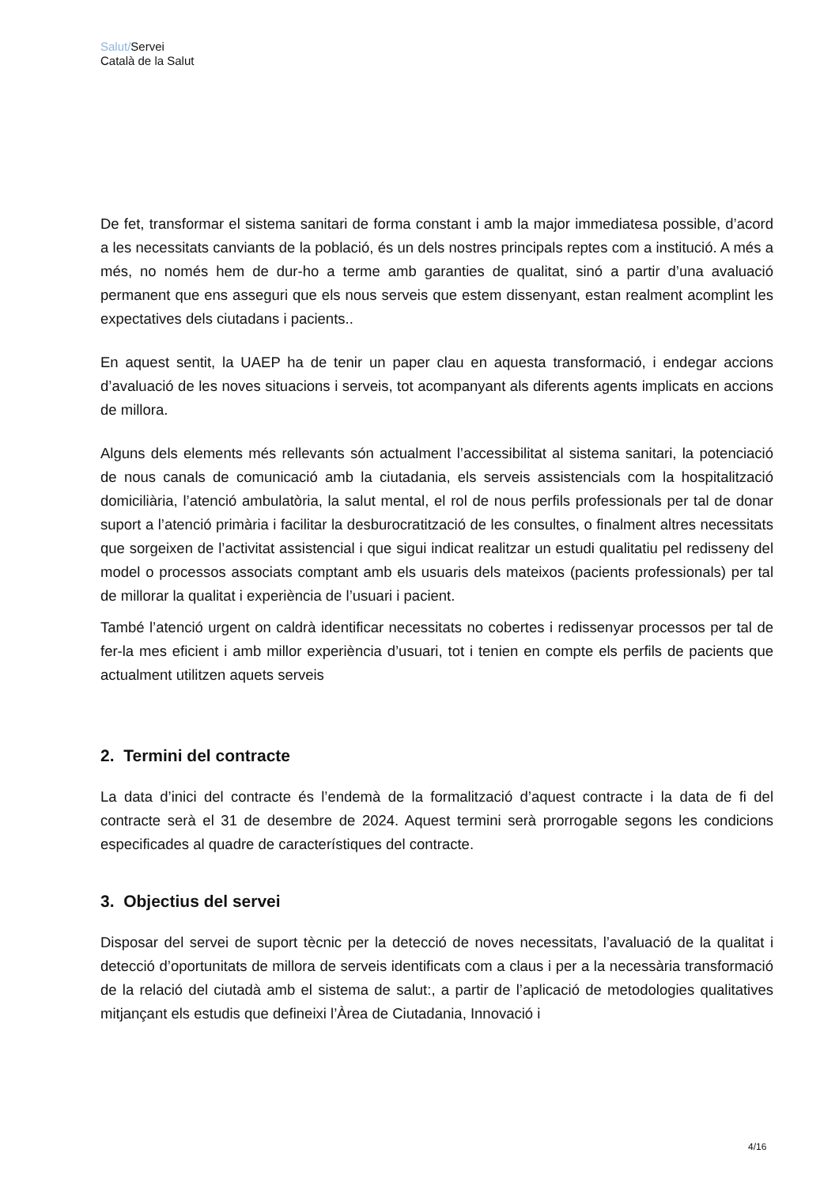Salut/Servei
Català de la Salut
De fet, transformar el sistema sanitari de forma constant i amb la major immediatesa possible, d’acord a les necessitats canviants de la població, és un dels nostres principals reptes com a institució. A més a més, no només hem de dur-ho a terme amb garanties de qualitat, sinó a partir d’una avaluació permanent que ens asseguri que els nous serveis que estem dissenyant, estan realment acomplint les expectatives dels ciutadans i pacients..
En aquest sentit, la UAEP ha de tenir un paper clau en aquesta transformació, i endegar accions d’avaluació de les noves situacions i serveis, tot acompanyant als diferents agents implicats en accions de millora.
Alguns dels elements més rellevants són actualment l’accessibilitat al sistema sanitari, la potenciació de nous canals de comunicació amb la ciutadania, els serveis assistencials com la hospitalització domiciliària, l’atenció ambulatòria, la salut mental, el rol de nous perfils professionals per tal de donar suport a l’atenció primària i facilitar la desburocratització de les consultes, o finalment altres necessitats que sorgeixen de l’activitat assistencial i que sigui indicat realitzar un estudi qualitatiu pel redisseny del model o processos associats comptant amb els usuaris dels mateixos (pacients professionals) per tal de millorar la qualitat i experiència de l’usuari i pacient.
També l’atenció urgent on caldrà identificar necessitats no cobertes i redissenyar processos per tal de fer-la mes eficient i amb millor experiència d’usuari, tot i tenien en compte els perfils de pacients que actualment utilitzen aquets serveis
2. Termini del contracte
La data d’inici del contracte és l’endemà de la formalització d’aquest contracte i la data de fi del contracte serà el 31 de desembre de 2024. Aquest termini serà prorrogable segons les condicions especificades al quadre de característiques del contracte.
3. Objectius del servei
Disposar del servei de suport tècnic per la detecció de noves necessitats, l’avaluació de la qualitat i detecció d’oportunitats de millora de serveis identificats com a claus i per a la necessària transformació de la relació del ciutadà amb el sistema de salut:, a partir de l’aplicació de metodologies qualitatives mitjançant els estudis que defineixi l’Àrea de Ciutadania, Innovació i
4/16